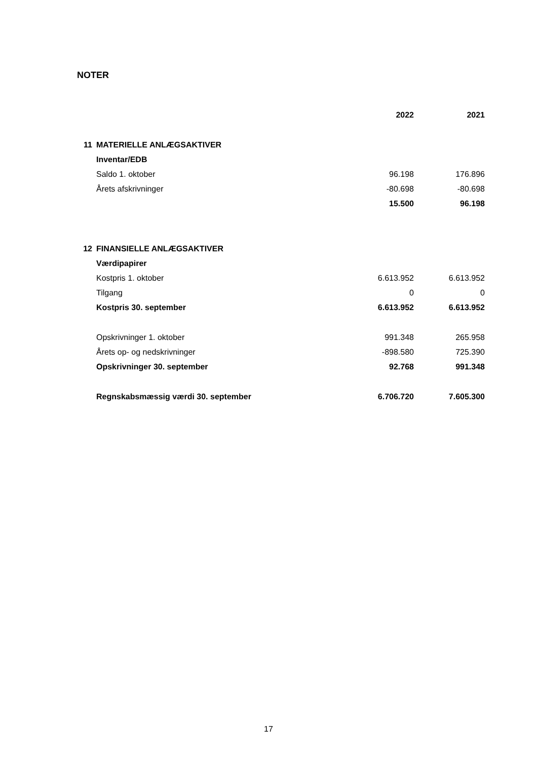NOTER
| | | 2022 | 2021 |
| --- | --- | --- | --- |
| 11 | MATERIELLE ANLÆGSAKTIVER | | |
| | Inventar/EDB | | |
| | Saldo 1. oktober | 96.198 | 176.896 |
| | Årets afskrivninger | -80.698 | -80.698 |
| | | 15.500 | 96.198 |
| 12 | FINANSIELLE ANLÆGSAKTIVER | | |
| | Værdipapirer | | |
| | Kostpris 1. oktober | 6.613.952 | 6.613.952 |
| | Tilgang | 0 | 0 |
| | Kostpris 30. september | 6.613.952 | 6.613.952 |
| | Opskrivninger 1. oktober | 991.348 | 265.958 |
| | Årets op- og nedskrivninger | -898.580 | 725.390 |
| | Opskrivninger 30. september | 92.768 | 991.348 |
| | Regnskabsmæssig værdi 30. september | 6.706.720 | 7.605.300 |
17